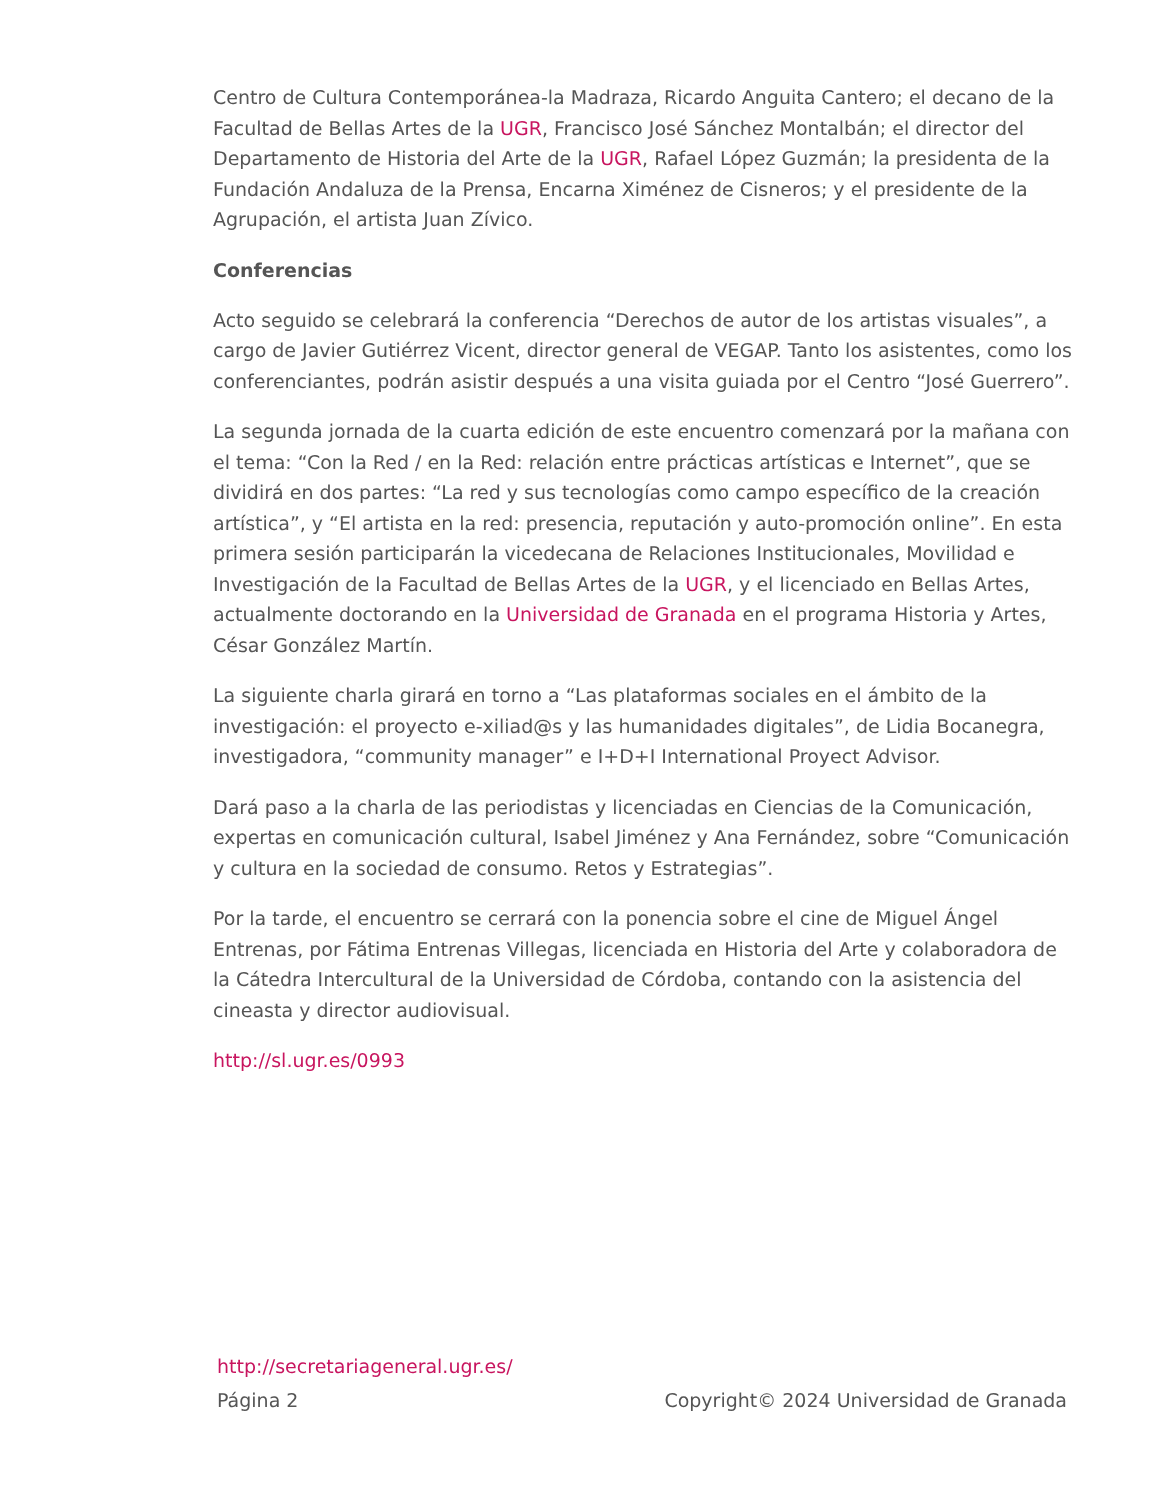Centro de Cultura Contemporánea-la Madraza, Ricardo Anguita Cantero; el decano de la Facultad de Bellas Artes de la UGR, Francisco José Sánchez Montalbán; el director del Departamento de Historia del Arte de la UGR, Rafael López Guzmán; la presidenta de la Fundación Andaluza de la Prensa, Encarna Ximénez de Cisneros; y el presidente de la Agrupación, el artista Juan Zívico.
Conferencias
Acto seguido se celebrará la conferencia “Derechos de autor de los artistas visuales”, a cargo de Javier Gutiérrez Vicent, director general de VEGAP. Tanto los asistentes, como los conferenciantes, podrán asistir después a una visita guiada por el Centro “José Guerrero”.
La segunda jornada de la cuarta edición de este encuentro comenzará por la mañana con el tema: “Con la Red / en la Red: relación entre prácticas artísticas e Internet”, que se dividirá en dos partes: “La red y sus tecnologías como campo específico de la creación artística”, y “El artista en la red: presencia, reputación y auto-promoción online”. En esta primera sesión participarán la vicedecana de Relaciones Institucionales, Movilidad e Investigación de la Facultad de Bellas Artes de la UGR, y el licenciado en Bellas Artes, actualmente doctorando en la Universidad de Granada en el programa Historia y Artes, César González Martín.
La siguiente charla girará en torno a “Las plataformas sociales en el ámbito de la investigación: el proyecto e-xiliad@s y las humanidades digitales”, de Lidia Bocanegra, investigadora, “community manager” e I+D+I International Proyect Advisor.
Dará paso a la charla de las periodistas y licenciadas en Ciencias de la Comunicación, expertas en comunicación cultural, Isabel Jiménez y Ana Fernández, sobre “Comunicación y cultura en la sociedad de consumo. Retos y Estrategias”.
Por la tarde, el encuentro se cerrará con la ponencia sobre el cine de Miguel Ángel Entrenas, por Fátima Entrenas Villegas, licenciada en Historia del Arte y colaboradora de la Cátedra Intercultural de la Universidad de Córdoba, contando con la asistencia del cineasta y director audiovisual.
http://sl.ugr.es/0993
http://secretariageneral.ugr.es/
Página 2 Copyright© 2024 Universidad de Granada